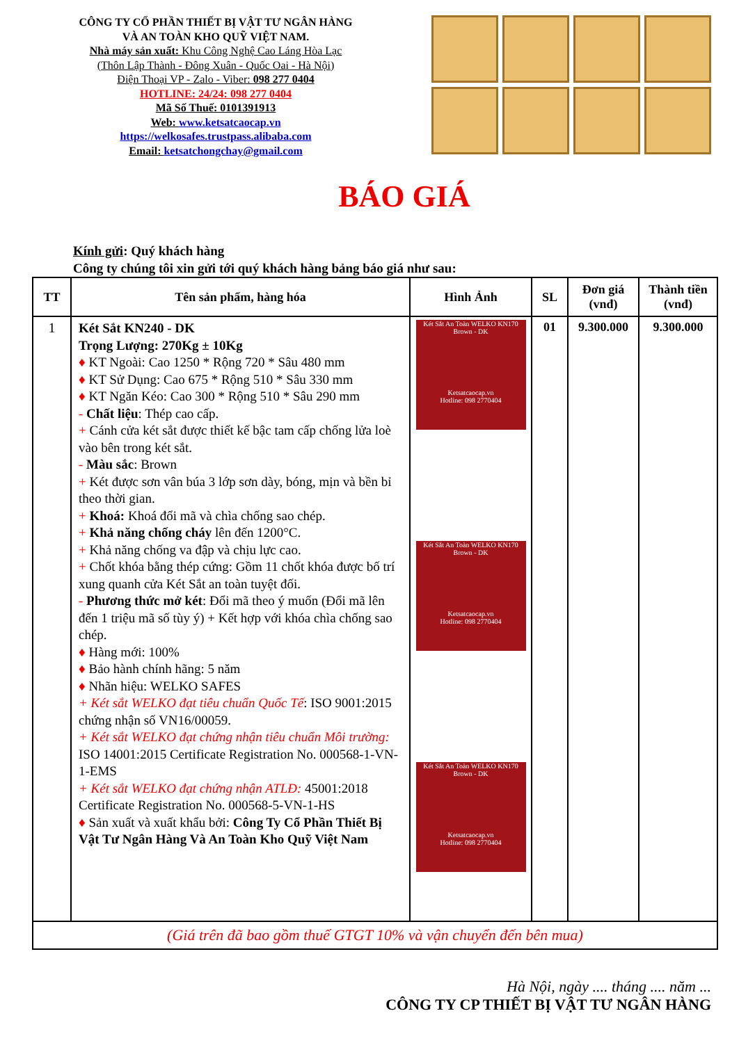CÔNG TY CỔ PHẦN THIẾT BỊ VẬT TƯ NGÂN HÀNG
VÀ AN TOÀN KHO QUỸ VIỆT NAM.
Nhà máy sản xuất: Khu Công Nghệ Cao Láng Hòa Lạc
(Thôn Lập Thành - Đông Xuân - Quốc Oai - Hà Nội)
Điện Thoại VP - Zalo - Viber: 098 277 0404
HOTLINE: 24/24: 098 277 0404
Mã Số Thuế: 0101391913
Web: www.ketsatcaocap.vn
https://welkosafes.trustpass.alibaba.com
Email: ketsatchongchay@gmail.com
BÁO GIÁ
Kính gửi: Quý khách hàng
Công ty chúng tôi xin gửi tới quý khách hàng bảng báo giá như sau:
| TT | Tên sản phẩm, hàng hóa | Hình Ảnh | SL | Đơn giá (vnđ) | Thành tiền (vnđ) |
| --- | --- | --- | --- | --- | --- |
| 1 | Két Sắt KN240 - DK Trọng Lượng: 270Kg ± 10Kg ♦ KT Ngoài: Cao 1250 * Rộng 720 * Sâu 480 mm ♦ KT Sử Dụng: Cao 675 * Rộng 510 * Sâu 330 mm ♦ KT Ngăn Kéo: Cao 300 * Rộng 510 * Sâu 290 mm - Chất liệu : Thép cao cấp. + Cánh cửa két sắt được thiết kế bậc tam cấp chống lửa loè vào bên trong két sắt. - Màu sắc : Brown + Két được sơn vân búa 3 lớp sơn dày, bóng, mịn và bền bỉ theo thời gian. + Khoá: Khoá đổi mã và chìa chống sao chép. + Khả năng chống cháy lên đến 1200°C. + Khả năng chống va đập và chịu lực cao. + Chốt khóa bằng thép cứng: Gồm 11 chốt khóa được bố trí xung quanh cửa Két Sắt an toàn tuyệt đối. - Phương thức mở két : Đổi mã theo ý muốn (Đổi mã lên đến 1 triệu mã số tùy ý) + Kết hợp với khóa chìa chống sao chép. ♦ Hàng mới: 100% ♦ Bảo hành chính hãng: 5 năm ♦ Nhãn hiệu: WELKO SAFES + Két sắt WELKO đạt tiêu chuẩn Quốc Tế : ISO 9001:2015 chứng nhận số VN16/00059. + Két sắt WELKO đạt chứng nhận tiêu chuẩn Môi trường: ISO 14001:2015 Certificate Registration No. 000568-1-VN-1-EMS + Két sắt WELKO đạt chứng nhận ATLĐ: 45001:2018 Certificate Registration No. 000568-5-VN-1-HS ♦ Sản xuất và xuất khẩu bởi: Công Ty Cổ Phần Thiết Bị Vật Tư Ngân Hàng Và An Toàn Kho Quỹ Việt Nam | Két Sắt An Toàn WELKO KN170 Brown - DK Ketsatcaocap.vn Hotline: 098 2770404 Két Sắt An Toàn WELKO KN170 Brown - DK Ketsatcaocap.vn Hotline: 098 2770404 Két Sắt An Toàn WELKO KN170 Brown - DK Ketsatcaocap.vn Hotline: 098 2770404 | 01 | 9.300.000 | 9.300.000 |
| (Giá trên đã bao gồm thuế GTGT 10% và vận chuyển đến bên mua) | | | | | |
Hà Nội, ngày .... tháng .... năm ...
CÔNG TY CP THIẾT BỊ VẬT TƯ NGÂN HÀNG